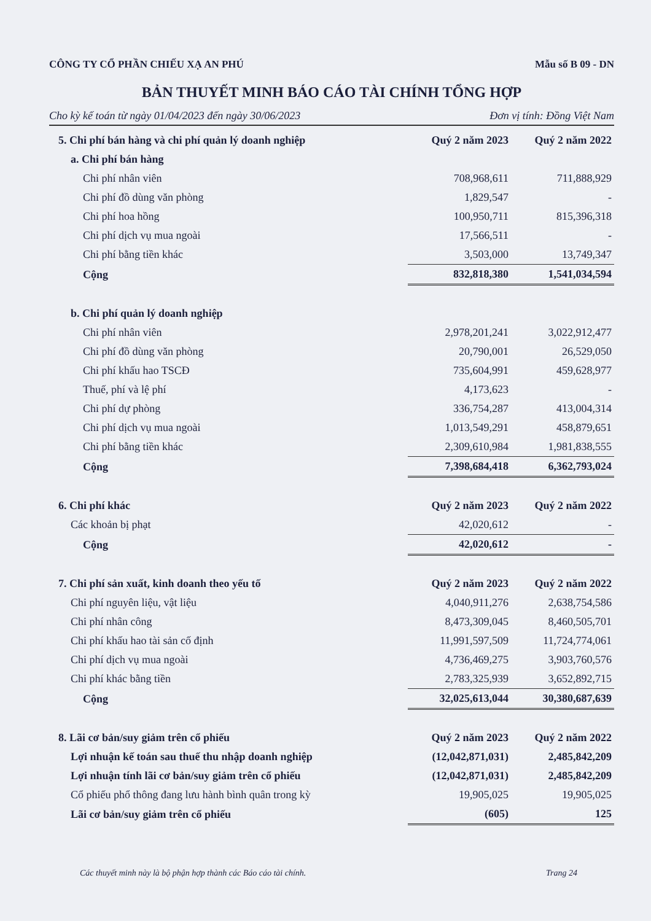CÔNG TY CỔ PHẦN CHIẾU XẠ AN PHÚ Mẫu số B 09 - DN
BẢN THUYẾT MINH BÁO CÁO TÀI CHÍNH TỔNG HỢP
Cho kỳ kế toán từ ngày 01/04/2023 đến ngày 30/06/2023 Đơn vị tính: Đồng Việt Nam
| 5. Chi phí bán hàng và chi phí quản lý doanh nghiệp | Quý 2 năm 2023 | Quý 2 năm 2022 |
| --- | --- | --- |
| a. Chi phí bán hàng | | |
| Chi phí nhân viên | 708,968,611 | 711,888,929 |
| Chi phí đồ dùng văn phòng | 1,829,547 | - |
| Chi phí hoa hồng | 100,950,711 | 815,396,318 |
| Chi phí dịch vụ mua ngoài | 17,566,511 | - |
| Chi phí bằng tiền khác | 3,503,000 | 13,749,347 |
| Cộng | 832,818,380 | 1,541,034,594 |
| b. Chi phí quản lý doanh nghiệp | | |
| Chi phí nhân viên | 2,978,201,241 | 3,022,912,477 |
| Chi phí đồ dùng văn phòng | 20,790,001 | 26,529,050 |
| Chi phí khấu hao TSCĐ | 735,604,991 | 459,628,977 |
| Thuế, phí và lệ phí | 4,173,623 | - |
| Chi phí dự phòng | 336,754,287 | 413,004,314 |
| Chi phí dịch vụ mua ngoài | 1,013,549,291 | 458,879,651 |
| Chi phí bằng tiền khác | 2,309,610,984 | 1,981,838,555 |
| Cộng | 7,398,684,418 | 6,362,793,024 |
| 6. Chi phí khác | Quý 2 năm 2023 | Quý 2 năm 2022 |
| Các khoản bị phạt | 42,020,612 | - |
| Cộng | 42,020,612 | - |
| 7. Chi phí sản xuất, kinh doanh theo yếu tố | Quý 2 năm 2023 | Quý 2 năm 2022 |
| Chi phí nguyên liệu, vật liệu | 4,040,911,276 | 2,638,754,586 |
| Chi phí nhân công | 8,473,309,045 | 8,460,505,701 |
| Chi phí khấu hao tài sản cố định | 11,991,597,509 | 11,724,774,061 |
| Chi phí dịch vụ mua ngoài | 4,736,469,275 | 3,903,760,576 |
| Chi phí khác bằng tiền | 2,783,325,939 | 3,652,892,715 |
| Cộng | 32,025,613,044 | 30,380,687,639 |
| 8. Lãi cơ bản/suy giảm trên cổ phiếu | Quý 2 năm 2023 | Quý 2 năm 2022 |
| Lợi nhuận kế toán sau thuế thu nhập doanh nghiệp | (12,042,871,031) | 2,485,842,209 |
| Lợi nhuận tính lãi cơ bản/suy giảm trên cổ phiếu | (12,042,871,031) | 2,485,842,209 |
| Cổ phiếu phổ thông đang lưu hành bình quân trong kỳ | 19,905,025 | 19,905,025 |
| Lãi cơ bản/suy giảm trên cổ phiếu | (605) | 125 |
Các thuyết minh này là bộ phận hợp thành các Báo cáo tài chính. Trang 24